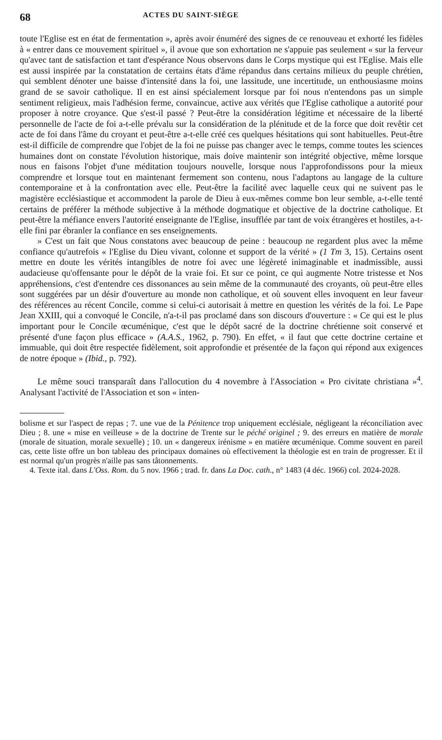68 ACTES DU SAINT-SIÈGE
toute l'Eglise est en état de fermentation », après avoir énuméré des signes de ce renouveau et exhorté les fidèles à « entrer dans ce mouvement spirituel », il avoue que son exhortation ne s'appuie pas seulement « sur la ferveur qu'avec tant de satisfaction et tant d'espérance Nous observons dans le Corps mystique qui est l'Eglise. Mais elle est aussi inspirée par la constatation de certains états d'âme répandus dans certains milieux du peuple chrétien, qui semblent dénoter une baisse d'intensité dans la foi, une lassitude, une incertitude, un enthousiasme moins grand de se savoir catholique. Il en est ainsi spécialement lorsque par foi nous n'entendons pas un simple sentiment religieux, mais l'adhésion ferme, convaincue, active aux vérités que l'Eglise catholique a autorité pour proposer à notre croyance. Que s'est-il passé ? Peut-être la considération légitime et nécessaire de la liberté personnelle de l'acte de foi a-t-elle prévalu sur la considération de la plénitude et de la force que doit revêtir cet acte de foi dans l'âme du croyant et peut-être a-t-elle créé ces quelques hésitations qui sont habituelles. Peut-être est-il difficile de comprendre que l'objet de la foi ne puisse pas changer avec le temps, comme toutes les sciences humaines dont on constate l'évolution historique, mais doive maintenir son intégrité objective, même lorsque nous en faisons l'objet d'une méditation toujours nouvelle, lorsque nous l'approfondissons pour la mieux comprendre et lorsque tout en maintenant fermement son contenu, nous l'adaptons au langage de la culture contemporaine et à la confrontation avec elle. Peut-être la facilité avec laquelle ceux qui ne suivent pas le magistère ecclésiastique et accommodent la parole de Dieu à eux-mêmes comme bon leur semble, a-t-elle tenté certains de préférer la méthode subjective à la méthode dogmatique et objective de la doctrine catholique. Et peut-être la méfiance envers l'autorité enseignante de l'Eglise, insufflée par tant de voix étrangères et hostiles, a-t-elle fini par ébranler la confiance en ses enseignements.
» C'est un fait que Nous constatons avec beaucoup de peine : beaucoup ne regardent plus avec la même confiance qu'autrefois « l'Eglise du Dieu vivant, colonne et support de la vérité » (1 Tm 3, 15). Certains osent mettre en doute les vérités intangibles de notre foi avec une légèreté inimaginable et inadmissible, aussi audacieuse qu'offensante pour le dépôt de la vraie foi. Et sur ce point, ce qui augmente Notre tristesse et Nos appréhensions, c'est d'entendre ces dissonances au sein même de la communauté des croyants, où peut-être elles sont suggérées par un désir d'ouverture au monde non catholique, et où souvent elles invoquent en leur faveur des références au récent Concile, comme si celui-ci autorisait à mettre en question les vérités de la foi. Le Pape Jean XXIII, qui a convoqué le Concile, n'a-t-il pas proclamé dans son discours d'ouverture : « Ce qui est le plus important pour le Concile œcuménique, c'est que le dépôt sacré de la doctrine chrétienne soit conservé et présenté d'une façon plus efficace » (A.A.S., 1962, p. 790). En effet, « il faut que cette doctrine certaine et immuable, qui doit être respectée fidèlement, soit approfondie et présentée de la façon qui répond aux exigences de notre époque » (Ibid., p. 792).
Le même souci transparaît dans l'allocution du 4 novembre à l'Association « Pro civitate christiana »<sup>4</sup>. Analysant l'activité de l'Association et son « inten-
bolisme et sur l'aspect de repas ; 7. une vue de la Pénitence trop uniquement ecclésiale, négligeant la réconciliation avec Dieu ; 8. une « mise en veilleuse » de la doctrine de Trente sur le péché originel ; 9. des erreurs en matière de morale (morale de situation, morale sexuelle) ; 10. un « dangereux irénisme » en matière œcuménique. Comme souvent en pareil cas, cette liste offre un bon tableau des principaux domaines où effectivement la théologie est en train de progresser. Et il est normal qu'un progrès n'aille pas sans tâtonnements.
4. Texte ital. dans L'Oss. Rom. du 5 nov. 1966 ; trad. fr. dans La Doc. cath., n° 1483 (4 déc. 1966) col. 2024-2028.